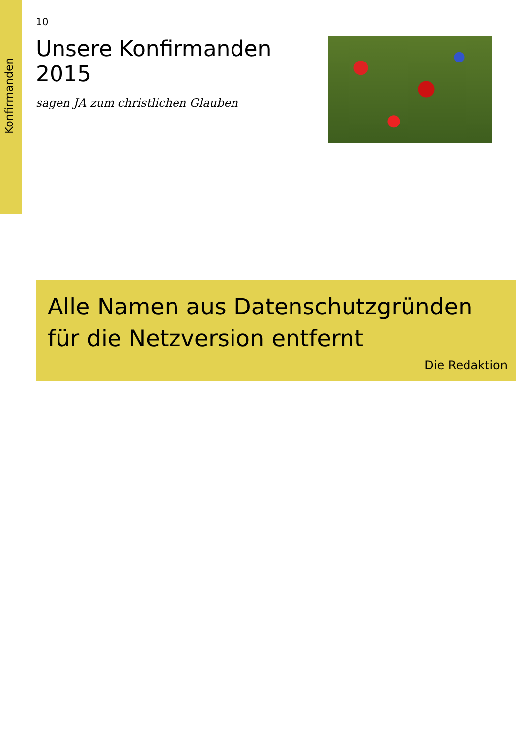Konfirmanden
10
Unsere Konfirmanden 2015
sagen JA zum christlichen Glauben
Alle Namen aus Datenschutzgründen für die Netzversion entfernt
Die Redaktion